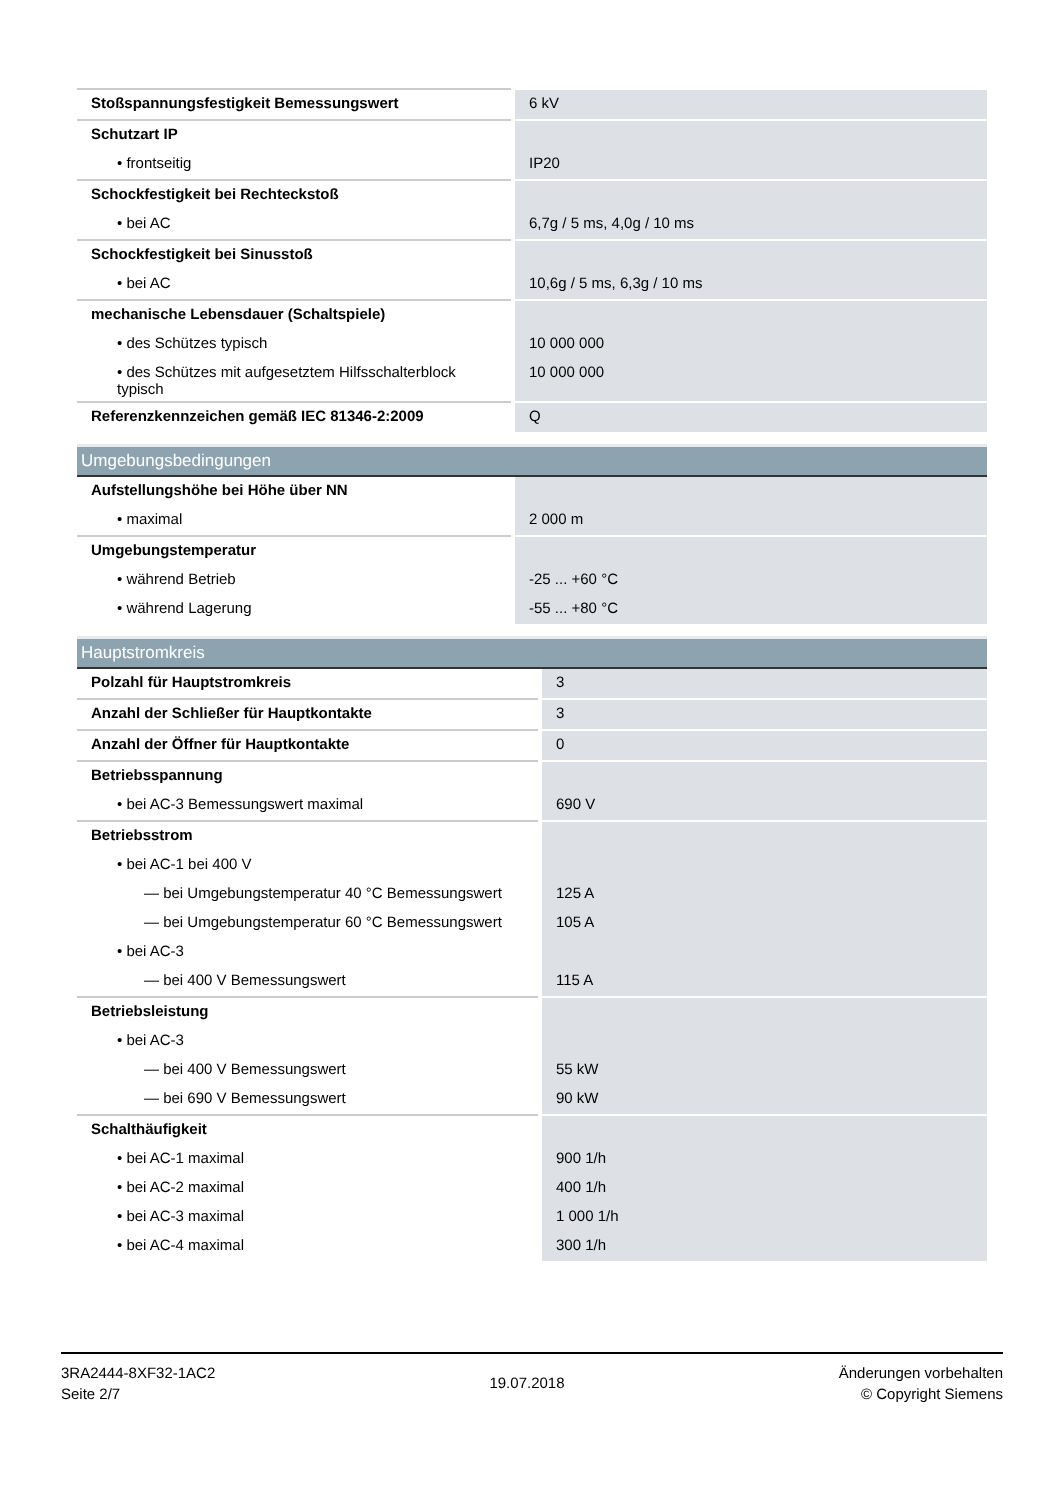| Stoßspannungsfestigkeit Bemessungswert | 6 kV |
| Schutzart IP | |
| • frontseitig | IP20 |
| Schockfestigkeit bei Rechteckstoß | |
| • bei AC | 6,7g / 5 ms, 4,0g / 10 ms |
| Schockfestigkeit bei Sinusstoß | |
| • bei AC | 10,6g / 5 ms, 6,3g / 10 ms |
| mechanische Lebensdauer (Schaltspiele) | |
| • des Schützes typisch | 10 000 000 |
| • des Schützes mit aufgesetztem Hilfsschalterblock typisch | 10 000 000 |
| Referenzkennzeichen gemäß IEC 81346-2:2009 | Q |
Umgebungsbedingungen
| Aufstellungshöhe bei Höhe über NN | |
| • maximal | 2 000 m |
| Umgebungstemperatur | |
| • während Betrieb | -25 ... +60 °C |
| • während Lagerung | -55 ... +80 °C |
Hauptstromkreis
| Polzahl für Hauptstromkreis | 3 |
| Anzahl der Schließer für Hauptkontakte | 3 |
| Anzahl der Öffner für Hauptkontakte | 0 |
| Betriebsspannung | |
| • bei AC-3 Bemessungswert maximal | 690 V |
| Betriebsstrom | |
| • bei AC-1 bei 400 V | |
| — bei Umgebungstemperatur 40 °C Bemessungswert | 125 A |
| — bei Umgebungstemperatur 60 °C Bemessungswert | 105 A |
| • bei AC-3 | |
| — bei 400 V Bemessungswert | 115 A |
| Betriebsleistung | |
| • bei AC-3 | |
| — bei 400 V Bemessungswert | 55 kW |
| — bei 690 V Bemessungswert | 90 kW |
| Schalthäufigkeit | |
| • bei AC-1 maximal | 900 1/h |
| • bei AC-2 maximal | 400 1/h |
| • bei AC-3 maximal | 1 000 1/h |
| • bei AC-4 maximal | 300 1/h |
3RA2444-8XF32-1AC2
Seite 2/7
19.07.2018
Änderungen vorbehalten
© Copyright Siemens